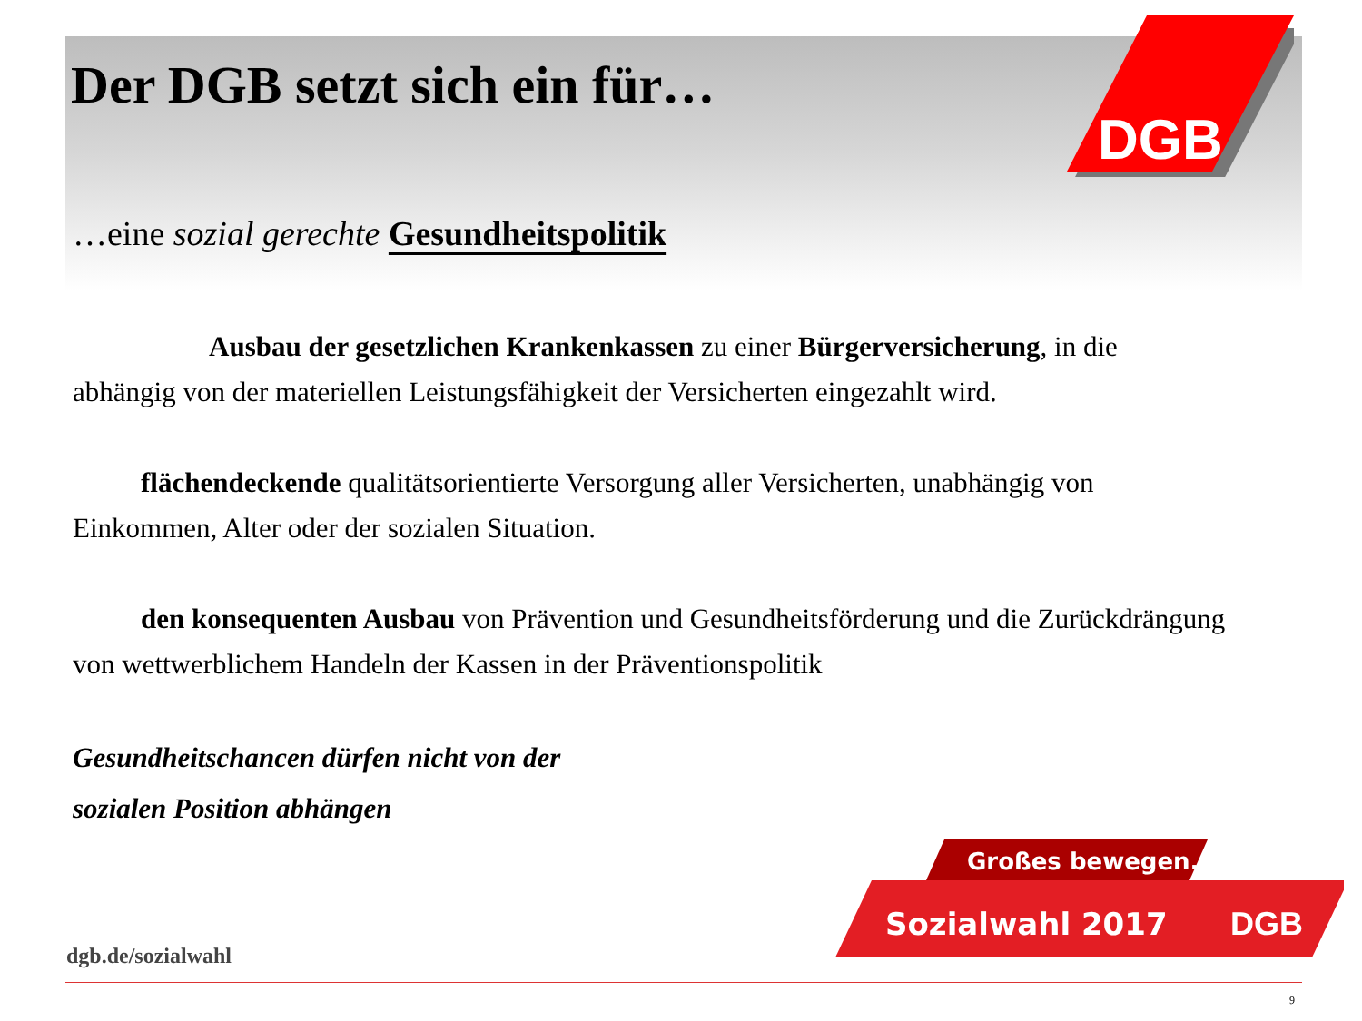DGB
Der DGB setzt sich ein für…
…eine sozial gerechte Gesundheitspolitik
Ausbau der gesetzlichen Krankenkassen zu einer Bürgerversicherung, in die abhängig von der materiellen Leistungsfähigkeit der Versicherten eingezahlt wird.
flächendeckende qualitätsorientierte Versorgung aller Versicherten, unabhängig von Einkommen, Alter oder der sozialen Situation.
den konsequenten Ausbau von Prävention und Gesundheitsförderung und die Zurückdrängung von wettwerblichem Handeln der Kassen in der Präventionspolitik
Gesundheitschancen dürfen nicht von der
sozialen Position abhängen
Großes bewegen.
Sozialwahl 2017
DGB
dgb.de/sozialwahl
9